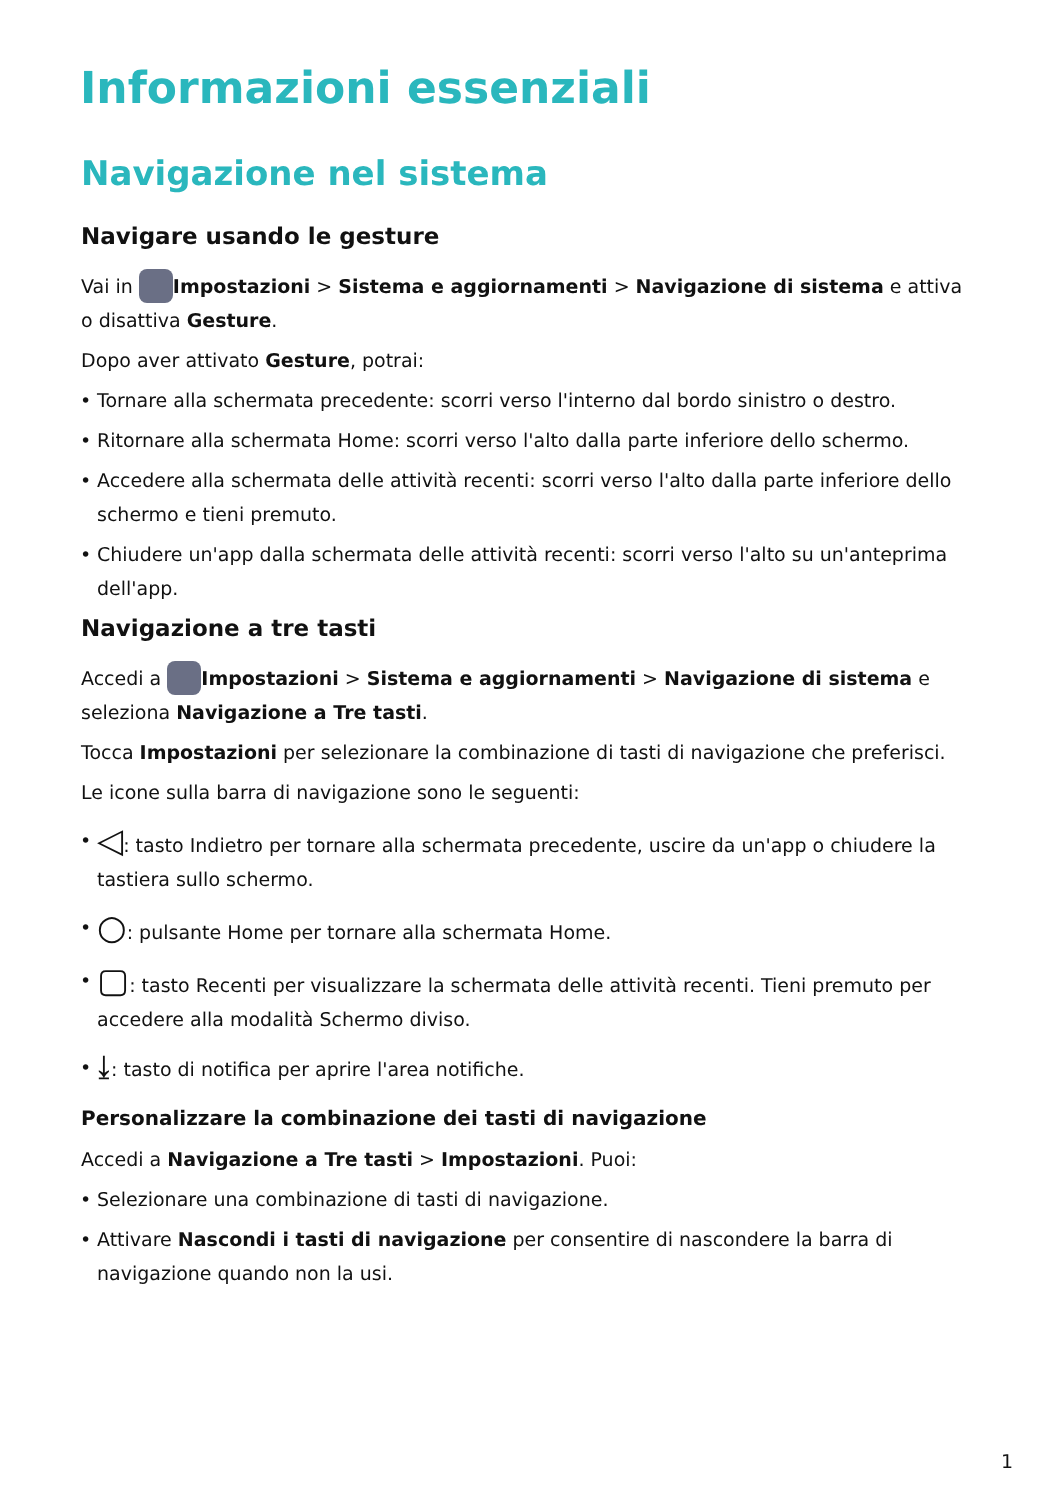Informazioni essenziali
Navigazione nel sistema
Navigare usando le gesture
Vai in Impostazioni > Sistema e aggiornamenti > Navigazione di sistema e attiva o disattiva Gesture.
Dopo aver attivato Gesture, potrai:
• Tornare alla schermata precedente: scorri verso l'interno dal bordo sinistro o destro.
• Ritornare alla schermata Home: scorri verso l'alto dalla parte inferiore dello schermo.
• Accedere alla schermata delle attività recenti: scorri verso l'alto dalla parte inferiore dello schermo e tieni premuto.
• Chiudere un'app dalla schermata delle attività recenti: scorri verso l'alto su un'anteprima dell'app.
Navigazione a tre tasti
Accedi a Impostazioni > Sistema e aggiornamenti > Navigazione di sistema e seleziona Navigazione a Tre tasti.
Tocca Impostazioni per selezionare la combinazione di tasti di navigazione che preferisci.
Le icone sulla barra di navigazione sono le seguenti:
• ◁: tasto Indietro per tornare alla schermata precedente, uscire da un'app o chiudere la tastiera sullo schermo.
• ○: pulsante Home per tornare alla schermata Home.
• ▢: tasto Recenti per visualizzare la schermata delle attività recenti. Tieni premuto per accedere alla modalità Schermo diviso.
• ⤓: tasto di notifica per aprire l'area notifiche.
Personalizzare la combinazione dei tasti di navigazione
Accedi a Navigazione a Tre tasti > Impostazioni. Puoi:
• Selezionare una combinazione di tasti di navigazione.
• Attivare Nascondi i tasti di navigazione per consentire di nascondere la barra di navigazione quando non la usi.
1